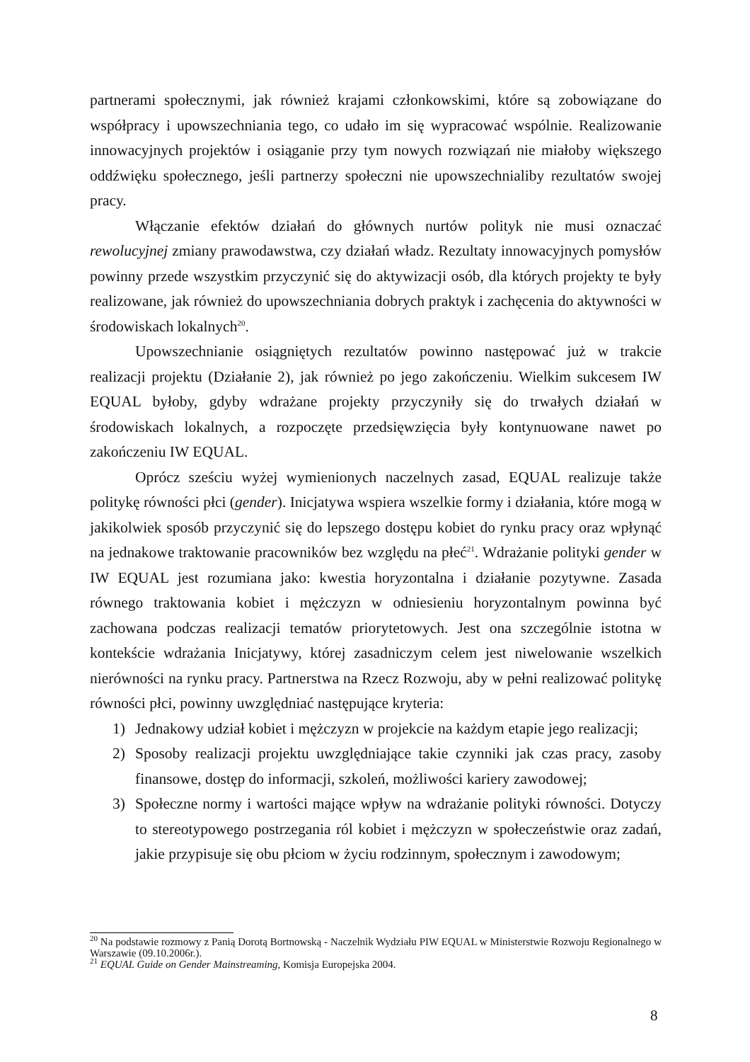partnerami społecznymi, jak również krajami członkowskimi, które są zobowiązane do współpracy i upowszechniania tego, co udało im się wypracować wspólnie. Realizowanie innowacyjnych projektów i osiąganie przy tym nowych rozwiązań nie miałoby większego oddźwięku społecznego, jeśli partnerzy społeczni nie upowszechnialiby rezultatów swojej pracy.
Włączanie efektów działań do głównych nurtów polityk nie musi oznaczać rewolucyjnej zmiany prawodawstwa, czy działań władz. Rezultaty innowacyjnych pomysłów powinny przede wszystkim przyczynić się do aktywizacji osób, dla których projekty te były realizowane, jak również do upowszechniania dobrych praktyk i zachęcenia do aktywności w środowiskach lokalnych<sup>20</sup>.
Upowszechnianie osiągniętych rezultatów powinno następować już w trakcie realizacji projektu (Działanie 2), jak również po jego zakończeniu. Wielkim sukcesem IW EQUAL byłoby, gdyby wdrażane projekty przyczyniły się do trwałych działań w środowiskach lokalnych, a rozpoczęte przedsięwzięcia były kontynuowane nawet po zakończeniu IW EQUAL.
Oprócz sześciu wyżej wymienionych naczelnych zasad, EQUAL realizuje także politykę równości płci (gender). Inicjatywa wspiera wszelkie formy i działania, które mogą w jakikolwiek sposób przyczynić się do lepszego dostępu kobiet do rynku pracy oraz wpłynąć na jednakowe traktowanie pracowników bez względu na płeć<sup>21</sup>. Wdrażanie polityki gender w IW EQUAL jest rozumiana jako: kwestia horyzontalna i działanie pozytywne. Zasada równego traktowania kobiet i mężczyzn w odniesieniu horyzontalnym powinna być zachowana podczas realizacji tematów priorytetowych. Jest ona szczególnie istotna w kontekście wdrażania Inicjatywy, której zasadniczym celem jest niwelowanie wszelkich nierówności na rynku pracy. Partnerstwa na Rzecz Rozwoju, aby w pełni realizować politykę równości płci, powinny uwzględniać następujące kryteria:
1) Jednakowy udział kobiet i mężczyzn w projekcie na każdym etapie jego realizacji;
2) Sposoby realizacji projektu uwzględniające takie czynniki jak czas pracy, zasoby finansowe, dostęp do informacji, szkoleń, możliwości kariery zawodowej;
3) Społeczne normy i wartości mające wpływ na wdrażanie polityki równości. Dotyczy to stereotypowego postrzegania ról kobiet i mężczyzn w społeczeństwie oraz zadań, jakie przypisuje się obu płciom w życiu rodzinnym, społecznym i zawodowym;
<sup>20</sup> Na podstawie rozmowy z Panią Dorotą Bortnowską - Naczelnik Wydziału PIW EQUAL w Ministerstwie Rozwoju Regionalnego w Warszawie (09.10.2006r.).
<sup>21</sup> EQUAL Guide on Gender Mainstreaming, Komisja Europejska 2004.
8